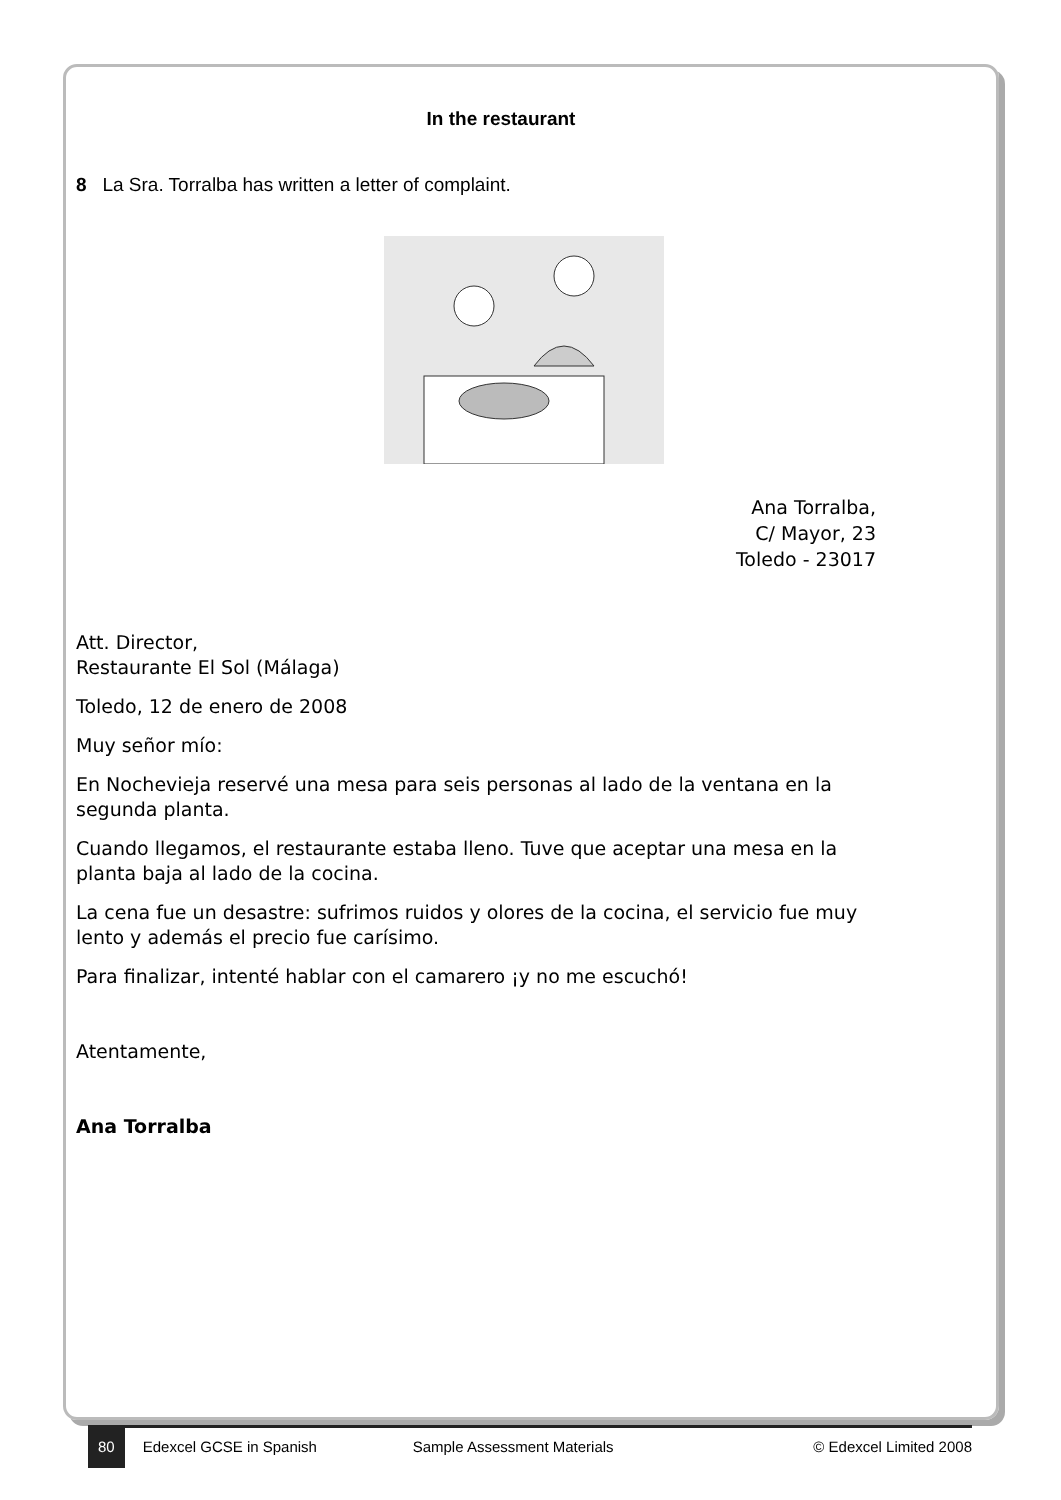In the restaurant
8 La Sra. Torralba has written a letter of complaint.
Ana Torralba,
C/ Mayor, 23
Toledo - 23017
Att. Director,
Restaurante El Sol (Málaga)
Toledo, 12 de enero de 2008
Muy señor mío:
En Nochevieja reservé una mesa para seis personas al lado de la ventana en la segunda planta.
Cuando llegamos, el restaurante estaba lleno. Tuve que aceptar una mesa en la planta baja al lado de la cocina.
La cena fue un desastre: sufrimos ruidos y olores de la cocina, el servicio fue muy lento y además el precio fue carísimo.
Para finalizar, intenté hablar con el camarero ¡y no me escuchó!
Atentamente,
Ana Torralba
80 Edexcel GCSE in Spanish Sample Assessment Materials © Edexcel Limited 2008